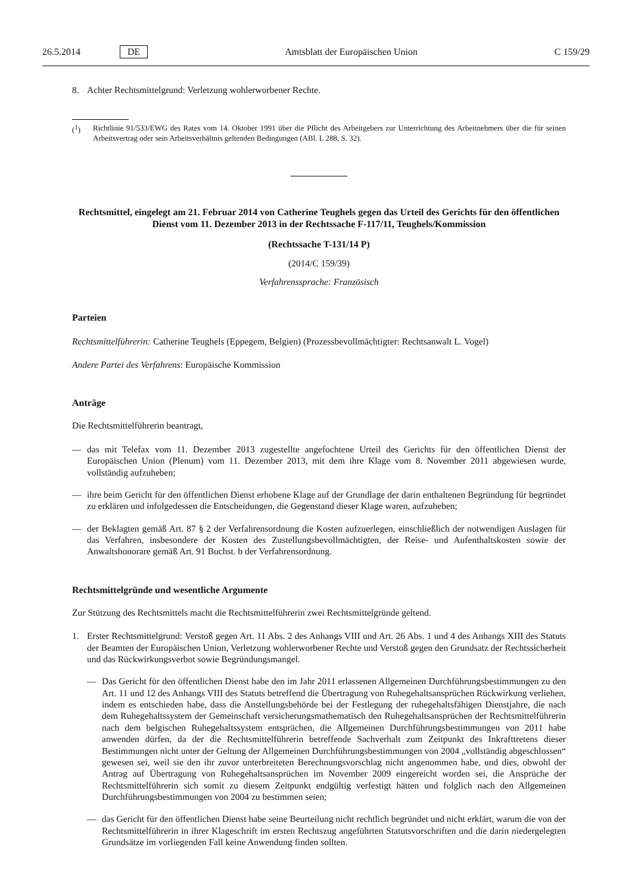26.5.2014 DE Amtsblatt der Europäischen Union C 159/29
8. Achter Rechtsmittelgrund: Verletzung wohlerworbener Rechte.
(<sup>1</sup>) Richtlinie 91/533/EWG des Rates vom 14. Oktober 1991 über die Pflicht des Arbeitgebers zur Unterrichtung des Arbeitnehmers über die für seinen Arbeitsvertrag oder sein Arbeitsverhältnis geltenden Bedingungen (ABl. L 288, S. 32).
Rechtsmittel, eingelegt am 21. Februar 2014 von Catherine Teughels gegen das Urteil des Gerichts für den öffentlichen Dienst vom 11. Dezember 2013 in der Rechtssache F-117/11, Teughels/Kommission
(Rechtssache T-131/14 P)
(2014/C 159/39)
Verfahrenssprache: Französisch
Parteien
Rechtsmittelführerin: Catherine Teughels (Eppegem, Belgien) (Prozessbevollmächtigter: Rechtsanwalt L. Vogel)
Andere Partei des Verfahrens: Europäische Kommission
Anträge
Die Rechtsmittelführerin beantragt,
— das mit Telefax vom 11. Dezember 2013 zugestellte angefochtene Urteil des Gerichts für den öffentlichen Dienst der Europäischen Union (Plenum) vom 11. Dezember 2013, mit dem ihre Klage vom 8. November 2011 abgewiesen wurde, vollständig aufzuheben;
— ihre beim Gericht für den öffentlichen Dienst erhobene Klage auf der Grundlage der darin enthaltenen Begründung für begründet zu erklären und infolgedessen die Entscheidungen, die Gegenstand dieser Klage waren, aufzuheben;
— der Beklagten gemäß Art. 87 § 2 der Verfahrensordnung die Kosten aufzuerlegen, einschließlich der notwendigen Auslagen für das Verfahren, insbesondere der Kosten des Zustellungsbevollmächtigten, der Reise- und Aufenthaltskosten sowie der Anwaltshonorare gemäß Art. 91 Buchst. b der Verfahrensordnung.
Rechtsmittelgründe und wesentliche Argumente
Zur Stützung des Rechtsmittels macht die Rechtsmittelführerin zwei Rechtsmittelgründe geltend.
1. Erster Rechtsmittelgrund: Verstoß gegen Art. 11 Abs. 2 des Anhangs VIII und Art. 26 Abs. 1 und 4 des Anhangs XIII des Statuts der Beamten der Europäischen Union, Verletzung wohlerworbener Rechte und Verstoß gegen den Grundsatz der Rechtssicherheit und das Rückwirkungsverbot sowie Begründungsmangel.
— Das Gericht für den öffentlichen Dienst habe den im Jahr 2011 erlassenen Allgemeinen Durchführungs­bestimmungen zu den Art. 11 und 12 des Anhangs VIII des Statuts betreffend die Übertragung von Ruhegehaltsansprüchen Rückwirkung verliehen, indem es entschieden habe, dass die Anstellungsbehörde bei der Festlegung der ruhegehaltsfähigen Dienstjahre, die nach dem Ruhegehaltssystem der Gemeinschaft versicherungs­mathematisch den Ruhegehaltsansprüchen der Rechtsmittelführerin nach dem belgischen Ruhegehaltssystem entsprächen, die Allgemeinen Durchführungsbestimmungen von 2011 habe anwenden dürfen, da der die Rechtsmittelführerin betreffende Sachverhalt zum Zeitpunkt des Inkrafttretens dieser Bestimmungen nicht unter der Geltung der Allgemeinen Durchführungsbestimmungen von 2004 „vollständig abgeschlossen“ gewesen sei, weil sie den ihr zuvor unterbreiteten Berechnungsvorschlag nicht angenommen habe, und dies, obwohl der Antrag auf Übertragung von Ruhegehaltsansprüchen im November 2009 eingereicht worden sei, die Ansprüche der Rechtsmittelführerin sich somit zu diesem Zeitpunkt endgültig verfestigt hätten und folglich nach den Allgemeinen Durchführungsbestimmungen von 2004 zu bestimmen seien;
— das Gericht für den öffentlichen Dienst habe seine Beurteilung nicht rechtlich begründet und nicht erklärt, warum die von der Rechtsmittelführerin in ihrer Klageschrift im ersten Rechtszug angeführten Statutsvorschriften und die darin niedergelegten Grundsätze im vorliegenden Fall keine Anwendung finden sollten.